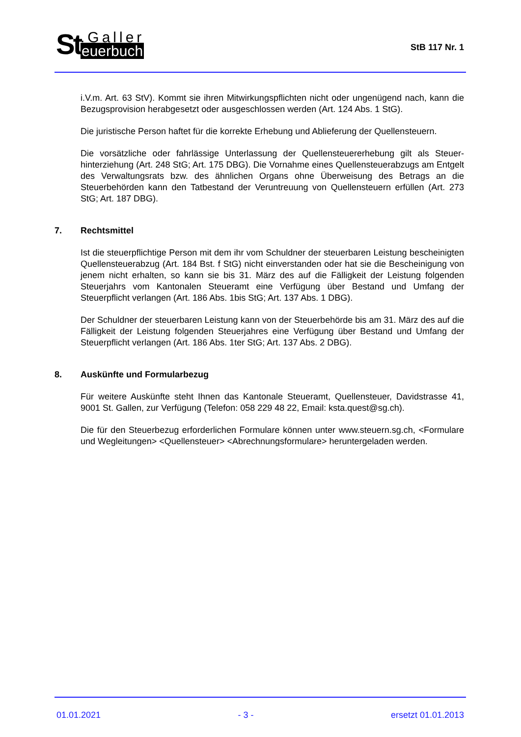St.Galler
euerbuch
StB 117 Nr. 1
i.V.m. Art. 63 StV). Kommt sie ihren Mitwirkungspflichten nicht oder ungenügend nach, kann die Bezugsprovision herabgesetzt oder ausgeschlossen werden (Art. 124 Abs. 1 StG).
Die juristische Person haftet für die korrekte Erhebung und Ablieferung der Quellensteuern.
Die vorsätzliche oder fahrlässige Unterlassung der Quellensteuererhebung gilt als Steuer­hinterziehung (Art. 248 StG; Art. 175 DBG). Die Vornahme eines Quellensteuerabzugs am Entgelt des Verwaltungsrats bzw. des ähnlichen Organs ohne Überweisung des Betrags an die Steuerbehörden kann den Tatbestand der Veruntreuung von Quellensteuern erfüllen (Art. 273 StG; Art. 187 DBG).
7. Rechtsmittel
Ist die steuerpflichtige Person mit dem ihr vom Schuldner der steuerbaren Leistung be­scheinigten Quellensteuerabzug (Art. 184 Bst. f StG) nicht einverstanden oder hat sie die Bescheinigung von jenem nicht erhalten, so kann sie bis 31. März des auf die Fälligkeit der Leistung folgenden Steuerjahrs vom Kantonalen Steueramt eine Verfügung über Bestand und Umfang der Steuerpflicht verlangen (Art. 186 Abs. 1bis StG; Art. 137 Abs. 1 DBG).
Der Schuldner der steuerbaren Leistung kann von der Steuerbehörde bis am 31. März des auf die Fälligkeit der Leistung folgenden Steuerjahres eine Verfügung über Bestand und Umfang der Steuerpflicht verlangen (Art. 186 Abs. 1ter StG; Art. 137 Abs. 2 DBG).
8. Auskünfte und Formularbezug
Für weitere Auskünfte steht Ihnen das Kantonale Steueramt, Quellensteuer, David­strasse 41, 9001 St. Gallen, zur Verfügung (Telefon: 058 229 48 22, Email: ksta.qu­est@sg.ch).
Die für den Steuerbezug erforderlichen Formulare können unter www.steuern.sg.ch, <For­mulare und Wegleitungen> <Quellensteuer> <Abrechnungsformulare> heruntergeladen werden.
01.01.2021 - 3 - ersetzt 01.01.2013